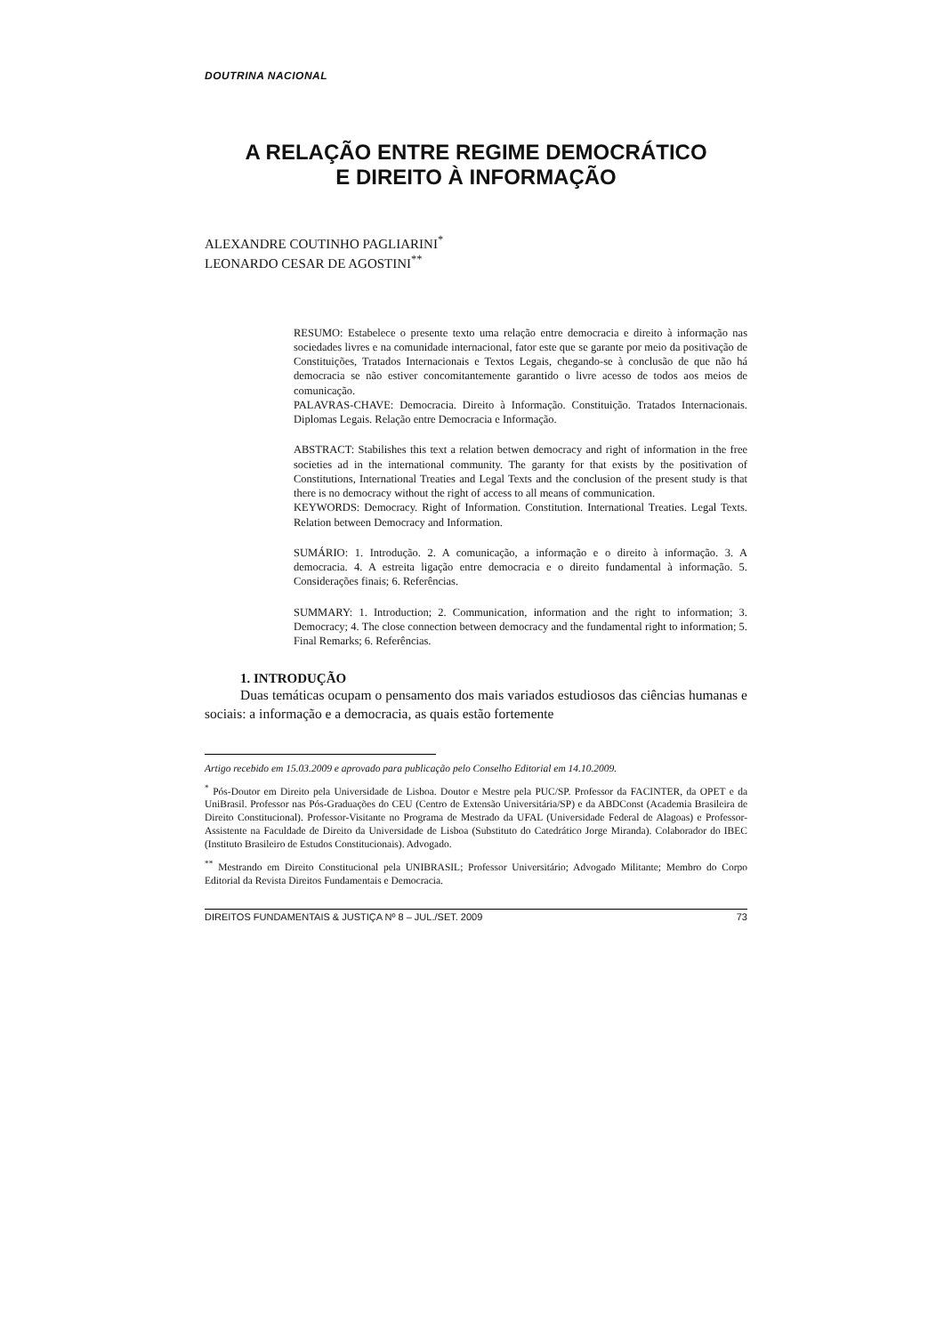DOUTRINA NACIONAL
A RELAÇÃO ENTRE REGIME DEMOCRÁTICO
E DIREITO À INFORMAÇÃO
ALEXANDRE COUTINHO PAGLIARINI<sup>*</sup>
LEONARDO CESAR DE AGOSTINI<sup>**</sup>
RESUMO: Estabelece o presente texto uma relação entre democracia e direito à informação nas sociedades livres e na comunidade internacional, fator este que se garante por meio da positivação de Constituições, Tratados Internacionais e Textos Legais, chegando-se à conclusão de que não há democracia se não estiver concomitantemente garantido o livre acesso de todos aos meios de comunicação.
PALAVRAS-CHAVE: Democracia. Direito à Informação. Constituição. Tratados Internacionais. Diplomas Legais. Relação entre Democracia e Informação.
ABSTRACT: Stabilishes this text a relation betwen democracy and right of information in the free societies ad in the international community. The garanty for that exists by the positivation of Constitutions, International Treaties and Legal Texts and the conclusion of the present study is that there is no democracy without the right of access to all means of communication.
KEYWORDS: Democracy. Right of Information. Constitution. International Treaties. Legal Texts. Relation between Democracy and Information.
SUMÁRIO: 1. Introdução. 2. A comunicação, a informação e o direito à informação. 3. A democracia. 4. A estreita ligação entre democracia e o direito fundamental à informação. 5. Considerações finais; 6. Referências.
SUMMARY: 1. Introduction; 2. Communication, information and the right to information; 3. Democracy; 4. The close connection between democracy and the fundamental right to information; 5. Final Remarks; 6. Referências.
1. INTRODUÇÃO
Duas temáticas ocupam o pensamento dos mais variados estudiosos das ciências humanas e sociais: a informação e a democracia, as quais estão fortemente
Artigo recebido em 15.03.2009 e aprovado para publicação pelo Conselho Editorial em 14.10.2009.
<sup>*</sup> Pós-Doutor em Direito pela Universidade de Lisboa. Doutor e Mestre pela PUC/SP. Professor da FACINTER, da OPET e da UniBrasil. Professor nas Pós-Graduações do CEU (Centro de Extensão Universitária/SP) e da ABDConst (Academia Brasileira de Direito Constitucional). Professor-Visitante no Programa de Mestrado da UFAL (Universidade Federal de Alagoas) e Professor-Assistente na Faculdade de Direito da Universidade de Lisboa (Substituto do Catedrático Jorge Miranda). Colaborador do IBEC (Instituto Brasileiro de Estudos Constitucionais). Advogado.
<sup>**</sup> Mestrando em Direito Constitucional pela UNIBRASIL; Professor Universitário; Advogado Militante; Membro do Corpo Editorial da Revista Direitos Fundamentais e Democracia.
DIREITOS FUNDAMENTAIS & JUSTIÇA Nº 8 – JUL./SET. 2009 73